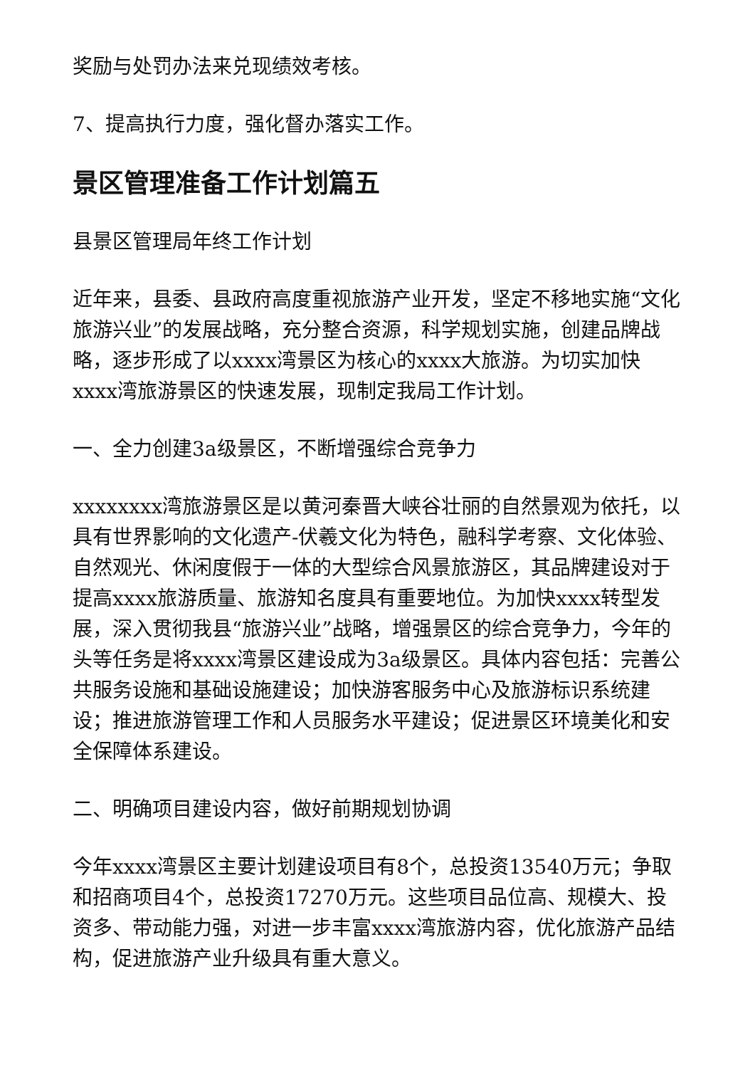奖励与处罚办法来兑现绩效考核。
7、提高执行力度，强化督办落实工作。
景区管理准备工作计划篇五
县景区管理局年终工作计划
近年来，县委、县政府高度重视旅游产业开发，坚定不移地实施“文化旅游兴业”的发展战略，充分整合资源，科学规划实施，创建品牌战略，逐步形成了以xxxx湾景区为核心的xxxx大旅游。为切实加快xxxx湾旅游景区的快速发展，现制定我局工作计划。
一、全力创建3a级景区，不断增强综合竞争力
xxxxxxxx湾旅游景区是以黄河秦晋大峡谷壮丽的自然景观为依托，以具有世界影响的文化遗产-伏羲文化为特色，融科学考察、文化体验、自然观光、休闲度假于一体的大型综合风景旅游区，其品牌建设对于提高xxxx旅游质量、旅游知名度具有重要地位。为加快xxxx转型发展，深入贯彻我县“旅游兴业”战略，增强景区的综合竞争力，今年的头等任务是将xxxx湾景区建设成为3a级景区。具体内容包括：完善公共服务设施和基础设施建设；加快游客服务中心及旅游标识系统建设；推进旅游管理工作和人员服务水平建设；促进景区环境美化和安全保障体系建设。
二、明确项目建设内容，做好前期规划协调
今年xxxx湾景区主要计划建设项目有8个，总投资13540万元；争取和招商项目4个，总投资17270万元。这些项目品位高、规模大、投资多、带动能力强，对进一步丰富xxxx湾旅游内容，优化旅游产品结构，促进旅游产业升级具有重大意义。